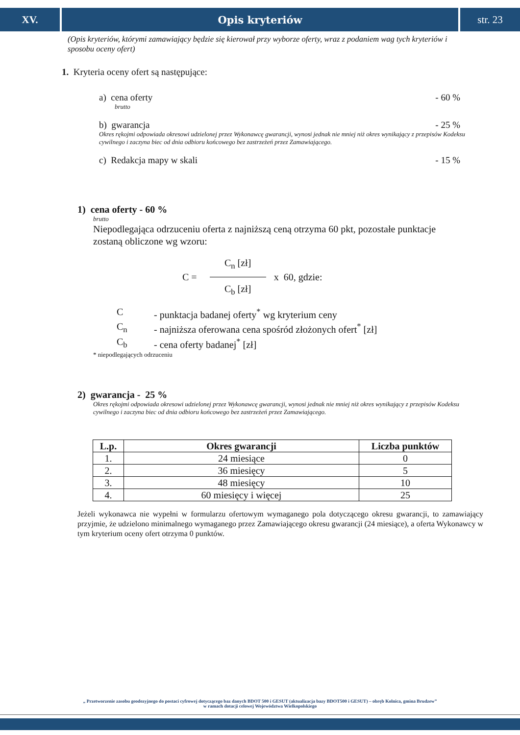XV. Opis kryteriów str. 23
(Opis kryteriów, którymi zamawiający będzie się kierował przy wyborze oferty, wraz z podaniem wag tych kryteriów i sposobu oceny ofert)
1. Kryteria oceny ofert są następujące:
a) cena oferty - 60 %
brutto
b) gwarancja - 25 %
Okres rękojmi odpowiada okresowi udzielonej przez Wykonawcę gwarancji, wynosi jednak nie mniej niż okres wynikający z przepisów Kodeksu cywilnego i zaczyna biec od dnia odbioru końcowego bez zastrzeżeń przez Zamawiającego.
c) Redakcja mapy w skali - 15 %
1) cena oferty - 60 %
brutto
Niepodlegająca odrzuceniu oferta z najniższą ceną otrzyma 60 pkt, pozostałe punktacje zostaną obliczone wg wzoru:
C = C<sub>n</sub> [zł] C<sub>b</sub> [zł] x 60, gdzie:
C - punktacja badanej oferty<sup>*</sup> wg kryterium ceny
C<sub>n</sub> - najniższa oferowana cena spośród złożonych ofert<sup>*</sup> [zł]
C<sub>b</sub> - cena oferty badanej<sup>*</sup> [zł]
* niepodlegających odrzuceniu
2) gwarancja - 25 %
Okres rękojmi odpowiada okresowi udzielonej przez Wykonawcę gwarancji, wynosi jednak nie mniej niż okres wynikający z przepisów Kodeksu cywilnego i zaczyna biec od dnia odbioru końcowego bez zastrzeżeń przez Zamawiającego.
| L.p. | Okres gwarancji | Liczba punktów |
| --- | --- | --- |
| 1. | 24 miesiące | 0 |
| 2. | 36 miesięcy | 5 |
| 3. | 48 miesięcy | 10 |
| 4. | 60 miesięcy i więcej | 25 |
Jeżeli wykonawca nie wypełni w formularzu ofertowym wymaganego pola dotyczącego okresu gwarancji, to zamawiający przyjmie, że udzielono minimalnego wymaganego przez Zamawiającego okresu gwarancji (24 miesiące), a oferta Wykonawcy w tym kryterium oceny ofert otrzyma 0 punktów.
„ Przetworzenie zasobu geodezyjnego do postaci cyfrowej dotyczącego baz danych BDOT 500 i GESUT (aktualizacja bazy BDOT500 i GESUT) – obręb Kolnica, gmina Brudzew”
w ramach dotacji celowej Województwa Wielkopolskiego